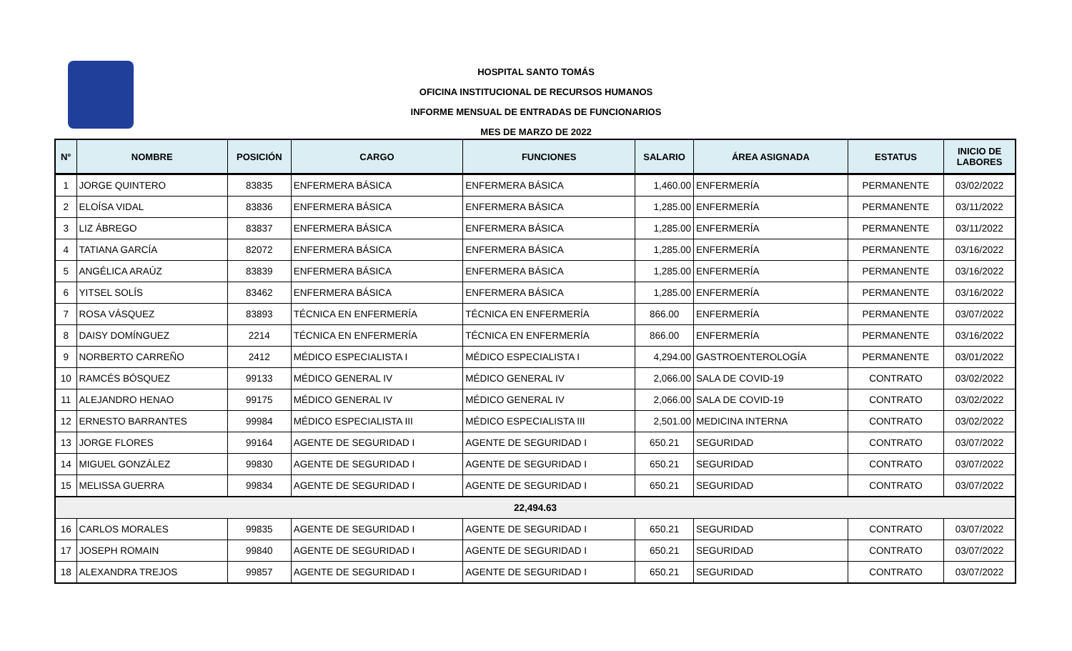HOSPITAL SANTO TOMÁS
OFICINA INSTITUCIONAL DE RECURSOS HUMANOS
INFORME MENSUAL DE ENTRADAS DE FUNCIONARIOS
MES DE MARZO DE 2022
| N° | NOMBRE | POSICIÓN | CARGO | FUNCIONES | SALARIO | ÁREA ASIGNADA | ESTATUS | INICIO DE LABORES |
| --- | --- | --- | --- | --- | --- | --- | --- | --- |
| 1 | JORGE QUINTERO | 83835 | ENFERMERA BÁSICA | ENFERMERA BÁSICA | 1,460.00 | ENFERMERÍA | PERMANENTE | 03/02/2022 |
| 2 | ELOÍSA VIDAL | 83836 | ENFERMERA BÁSICA | ENFERMERA BÁSICA | 1,285.00 | ENFERMERÍA | PERMANENTE | 03/11/2022 |
| 3 | LIZ ÁBREGO | 83837 | ENFERMERA BÁSICA | ENFERMERA BÁSICA | 1,285.00 | ENFERMERÍA | PERMANENTE | 03/11/2022 |
| 4 | TATIANA GARCÍA | 82072 | ENFERMERA BÁSICA | ENFERMERA BÁSICA | 1,285.00 | ENFERMERÍA | PERMANENTE | 03/16/2022 |
| 5 | ANGÉLICA ARAÚZ | 83839 | ENFERMERA BÁSICA | ENFERMERA BÁSICA | 1,285.00 | ENFERMERÍA | PERMANENTE | 03/16/2022 |
| 6 | YITSEL SOLÍS | 83462 | ENFERMERA BÁSICA | ENFERMERA BÁSICA | 1,285.00 | ENFERMERÍA | PERMANENTE | 03/16/2022 |
| 7 | ROSA VÁSQUEZ | 83893 | TÉCNICA EN ENFERMERÍA | TÉCNICA EN ENFERMERÍA | 866.00 | ENFERMERÍA | PERMANENTE | 03/07/2022 |
| 8 | DAISY DOMÍNGUEZ | 2214 | TÉCNICA EN ENFERMERÍA | TÉCNICA EN ENFERMERÍA | 866.00 | ENFERMERÍA | PERMANENTE | 03/16/2022 |
| 9 | NORBERTO CARREÑO | 2412 | MÉDICO ESPECIALISTA I | MÉDICO ESPECIALISTA I | 4,294.00 | GASTROENTEROLOGÍA | PERMANENTE | 03/01/2022 |
| 10 | RAMCÉS BÓSQUEZ | 99133 | MÉDICO GENERAL IV | MÉDICO GENERAL IV | 2,066.00 | SALA DE COVID-19 | CONTRATO | 03/02/2022 |
| 11 | ALEJANDRO HENAO | 99175 | MÉDICO GENERAL IV | MÉDICO GENERAL IV | 2,066.00 | SALA DE COVID-19 | CONTRATO | 03/02/2022 |
| 12 | ERNESTO BARRANTES | 99984 | MÉDICO ESPECIALISTA III | MÉDICO ESPECIALISTA III | 2,501.00 | MEDICINA INTERNA | CONTRATO | 03/02/2022 |
| 13 | JORGE FLORES | 99164 | AGENTE DE SEGURIDAD I | AGENTE DE SEGURIDAD I | 650.21 | SEGURIDAD | CONTRATO | 03/07/2022 |
| 14 | MIGUEL GONZÁLEZ | 99830 | AGENTE DE SEGURIDAD I | AGENTE DE SEGURIDAD I | 650.21 | SEGURIDAD | CONTRATO | 03/07/2022 |
| 15 | MELISSA GUERRA | 99834 | AGENTE DE SEGURIDAD I | AGENTE DE SEGURIDAD I | 650.21 | SEGURIDAD | CONTRATO | 03/07/2022 |
| 22,494.63 | | | | | | | | |
| 16 | CARLOS MORALES | 99835 | AGENTE DE SEGURIDAD I | AGENTE DE SEGURIDAD I | 650.21 | SEGURIDAD | CONTRATO | 03/07/2022 |
| 17 | JOSEPH ROMAIN | 99840 | AGENTE DE SEGURIDAD I | AGENTE DE SEGURIDAD I | 650.21 | SEGURIDAD | CONTRATO | 03/07/2022 |
| 18 | ALEXANDRA TREJOS | 99857 | AGENTE DE SEGURIDAD I | AGENTE DE SEGURIDAD I | 650.21 | SEGURIDAD | CONTRATO | 03/07/2022 |